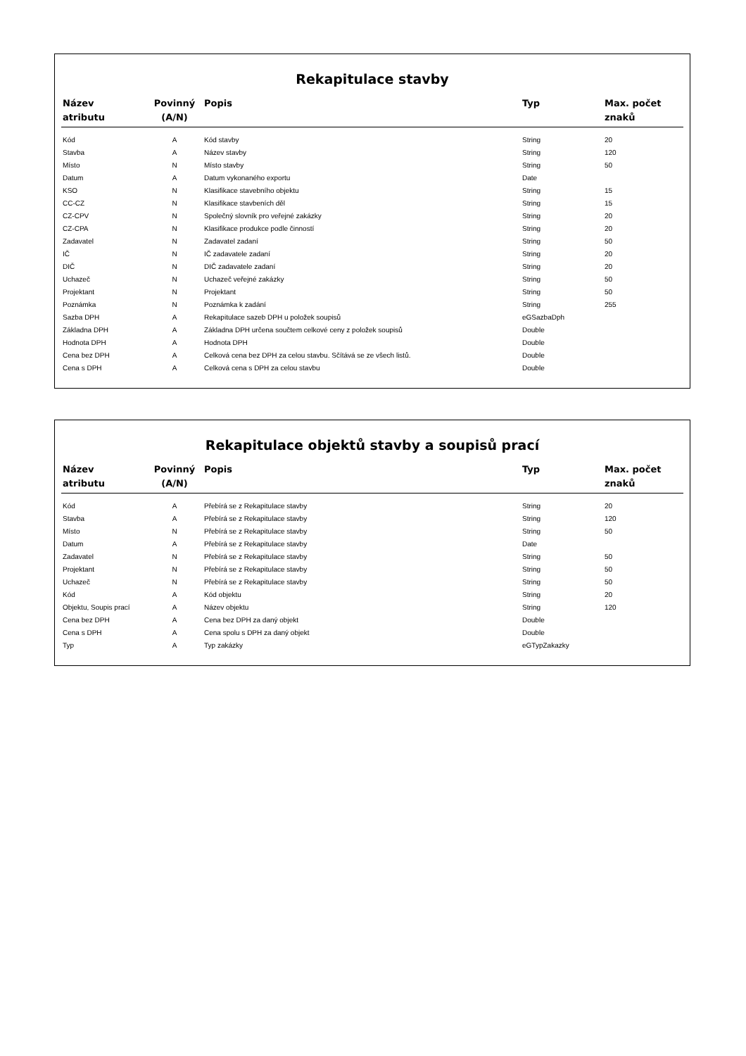Rekapitulace stavby
| Název atributu | Povinný (A/N) | Popis | Typ | Max. počet znaků |
| --- | --- | --- | --- | --- |
| Kód | A | Kód stavby | String | 20 |
| Stavba | A | Název stavby | String | 120 |
| Místo | N | Místo stavby | String | 50 |
| Datum | A | Datum vykonaného exportu | Date | |
| KSO | N | Klasifikace stavebního objektu | String | 15 |
| CC-CZ | N | Klasifikace stavbeních děl | String | 15 |
| CZ-CPV | N | Společný slovník pro veřejné zakázky | String | 20 |
| CZ-CPA | N | Klasifikace produkce podle činností | String | 20 |
| Zadavatel | N | Zadavatel zadaní | String | 50 |
| IČ | N | IČ zadavatele zadaní | String | 20 |
| DIČ | N | DIČ zadavatele zadaní | String | 20 |
| Uchazeč | N | Uchazeč veřejné zakázky | String | 50 |
| Projektant | N | Projektant | String | 50 |
| Poznámka | N | Poznámka k zadání | String | 255 |
| Sazba DPH | A | Rekapitulace sazeb DPH u položek soupisů | eGSazbaDph | |
| Základna DPH | A | Základna DPH určena součtem celkové ceny z položek soupisů | Double | |
| Hodnota DPH | A | Hodnota DPH | Double | |
| Cena bez DPH | A | Celková cena bez DPH za celou stavbu. Sčítává se ze všech listů. | Double | |
| Cena s DPH | A | Celková cena s DPH za celou stavbu | Double | |
Rekapitulace objektů stavby a soupisů prací
| Název atributu | Povinný (A/N) | Popis | Typ | Max. počet znaků |
| --- | --- | --- | --- | --- |
| Kód | A | Přebírá se z Rekapitulace stavby | String | 20 |
| Stavba | A | Přebírá se z Rekapitulace stavby | String | 120 |
| Místo | N | Přebírá se z Rekapitulace stavby | String | 50 |
| Datum | A | Přebírá se z Rekapitulace stavby | Date | |
| Zadavatel | N | Přebírá se z Rekapitulace stavby | String | 50 |
| Projektant | N | Přebírá se z Rekapitulace stavby | String | 50 |
| Uchazeč | N | Přebírá se z Rekapitulace stavby | String | 50 |
| Kód | A | Kód objektu | String | 20 |
| Objektu, Soupis prací | A | Název objektu | String | 120 |
| Cena bez DPH | A | Cena bez DPH za daný objekt | Double | |
| Cena s DPH | A | Cena spolu s DPH za daný objekt | Double | |
| Typ | A | Typ zakázky | eGTypZakazky | |